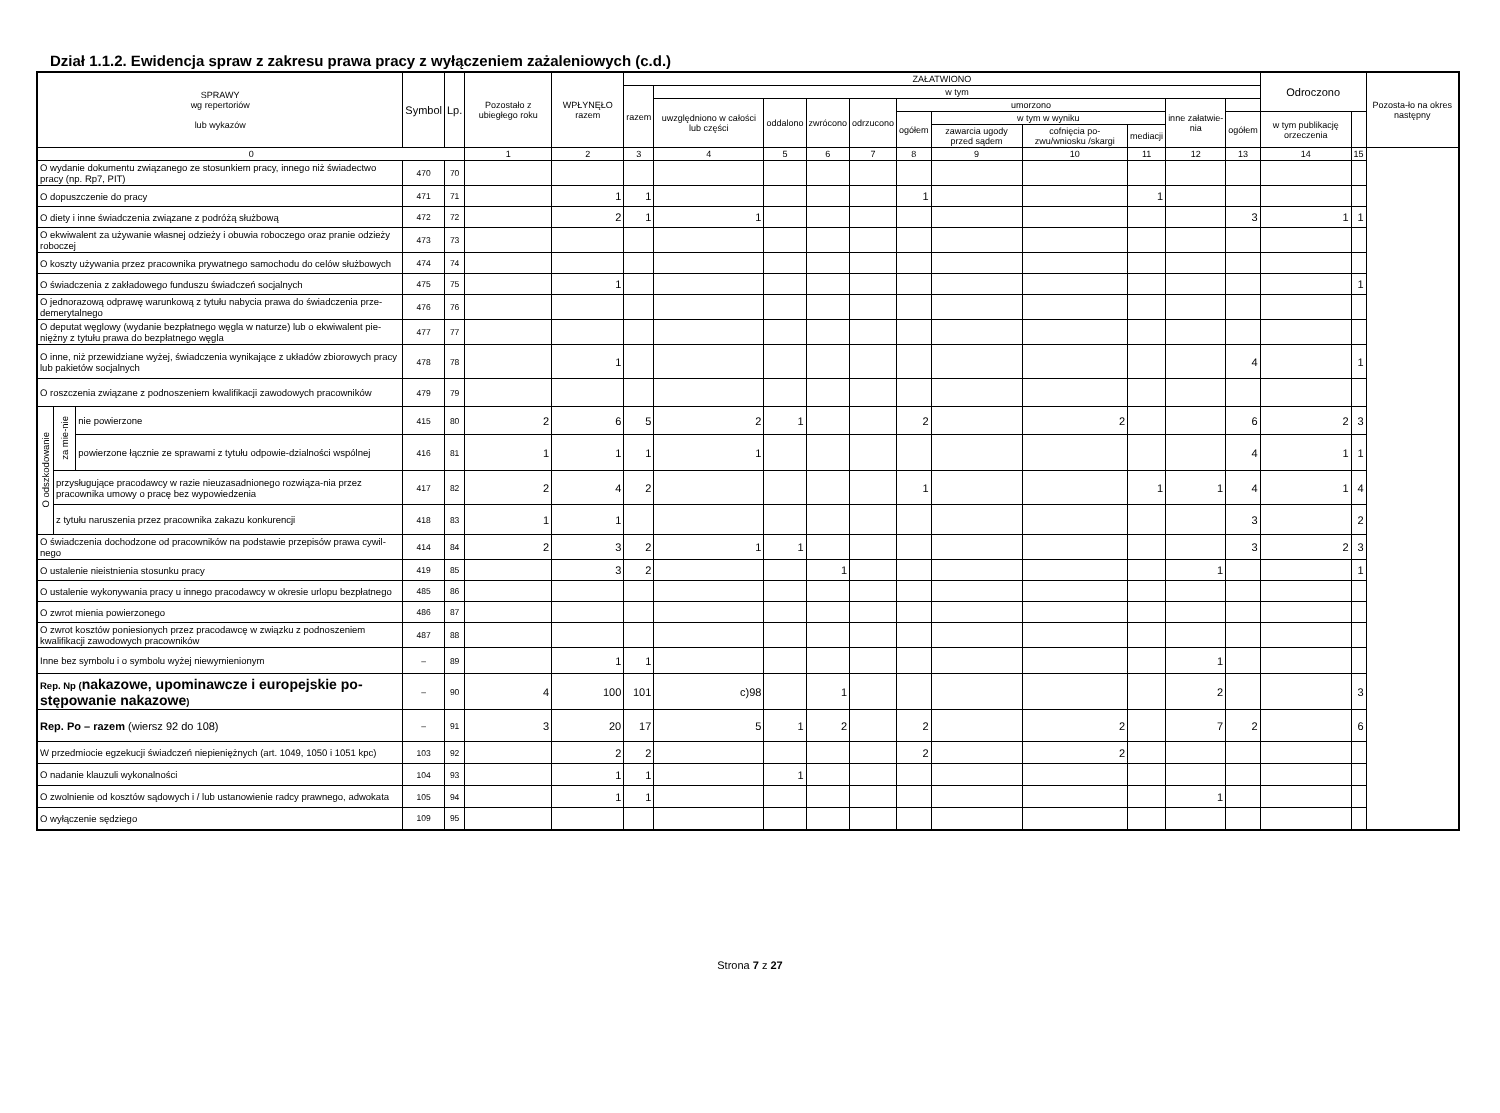Dział 1.1.2. Ewidencja spraw z zakresu prawa pracy z wyłączeniem zażaleniowych (c.d.)
| SPRAWY wg repertoriów lub wykazów | | | Symbol | Lp. | Pozostało z ubiegłego roku | WPŁYNĘŁO razem | ZAŁATWIONO | | | | | | | | | | | Odroczono | | Pozosta-ło na okres następny |
| --- | --- | --- | --- | --- | --- | --- | --- | --- | --- | --- | --- | --- | --- | --- | --- | --- | --- | --- | --- | --- |
| | | | | | | | razem | w tym | | | | | | | | | | | | |
| | | | | | | | | uwzględniono w całości lub części | oddalono | zwrócono | odrzucono | umorzono | | | | inne załatwie-nia | | | | |
| | | | | | | | | | | | | ogółem | w tym w wyniku | | | | ogółem | w tym publikację orzeczenia | | |
| | | | | | | | | | | | | | zawarcia ugody przed sądem | cofnięcia po-zwu/wniosku /skargi | mediacji | | | | | |
| 0 | | | | | 1 | 2 | 3 | 4 | 5 | 6 | 7 | 8 | 9 | 10 | 11 | 12 | 13 | 14 | 15 | |
| O wydanie dokumentu związanego ze stosunkiem pracy, innego niż świadectwo pracy (np. Rp7, PIT) | | | 470 | 70 | | | | | | | | | | | | | | | | |
| O dopuszczenie do pracy | | | 471 | 71 | | 1 | 1 | | | | | 1 | | | 1 | | | | | |
| O diety i inne świadczenia związane z podróżą służbową | | | 472 | 72 | | 2 | 1 | 1 | | | | | | | | | 3 | 1 | 1 | |
| O ekwiwalent za używanie własnej odzieży i obuwia roboczego oraz pranie odzieży roboczej | | | 473 | 73 | | | | | | | | | | | | | | | | |
| O koszty używania przez pracownika prywatnego samochodu do celów służbowych | | | 474 | 74 | | | | | | | | | | | | | | | | |
| O świadczenia z zakładowego funduszu świadczeń socjalnych | | | 475 | 75 | | 1 | | | | | | | | | | | | | 1 | |
| O jednorazową odprawę warunkową z tytułu nabycia prawa do świadczenia prze-demerytalnego | | | 476 | 76 | | | | | | | | | | | | | | | | |
| O deputat węglowy (wydanie bezpłatnego węgla w naturze) lub o ekwiwalent pie-niężny z tytułu prawa do bezpłatnego węgla | | | 477 | 77 | | | | | | | | | | | | | | | | |
| O inne, niż przewidziane wyżej, świadczenia wynikające z układów zbiorowych pracy lub pakietów socjalnych | | | 478 | 78 | | 1 | | | | | | | | | | | 4 | | 1 | |
| O roszczenia związane z podnoszeniem kwalifikacji zawodowych pracowników | | | 479 | 79 | | | | | | | | | | | | | | | | |
| O odszkodowanie | za mie-nie | nie powierzone | 415 | 80 | 2 | 6 | 5 | 2 | 1 | | | 2 | | 2 | | | 6 | 2 | 3 | |
| | | powierzone łącznie ze sprawami z tytułu odpowie-dzialności wspólnej | 416 | 81 | 1 | 1 | 1 | 1 | | | | | | | | | 4 | 1 | 1 | |
| | przysługujące pracodawcy w razie nieuzasadnionego rozwiąza-nia przez pracownika umowy o pracę bez wypowiedzenia | | 417 | 82 | 2 | 4 | 2 | | | | | 1 | | | 1 | 1 | 4 | 1 | 4 | |
| | z tytułu naruszenia przez pracownika zakazu konkurencji | | 418 | 83 | 1 | 1 | | | | | | | | | | | 3 | | 2 | |
| O świadczenia dochodzone od pracowników na podstawie przepisów prawa cywil-nego | | | 414 | 84 | 2 | 3 | 2 | 1 | 1 | | | | | | | | 3 | 2 | 3 | |
| O ustalenie nieistnienia stosunku pracy | | | 419 | 85 | | 3 | 2 | | | 1 | | | | | | 1 | | | 1 | |
| O ustalenie wykonywania pracy u innego pracodawcy w okresie urlopu bezpłatnego | | | 485 | 86 | | | | | | | | | | | | | | | | |
| O zwrot mienia powierzonego | | | 486 | 87 | | | | | | | | | | | | | | | | |
| O zwrot kosztów poniesionych przez pracodawcę w związku z podnoszeniem kwalifikacji zawodowych pracowników | | | 487 | 88 | | | | | | | | | | | | | | | | |
| Inne bez symbolu i o symbolu wyżej niewymienionym | | | – | 89 | | 1 | 1 | | | | | | | | | 1 | | | | |
| Rep. Np ( nakazowe, upominawcze i europejskie po-stępowanie nakazowe ) | | | – | 90 | 4 | 100 | 101 | c)98 | | 1 | | | | | | 2 | | | 3 | |
| Rep. Po – razem (wiersz 92 do 108) | | | – | 91 | 3 | 20 | 17 | 5 | 1 | 2 | | 2 | | 2 | | 7 | 2 | | 6 | |
| W przedmiocie egzekucji świadczeń niepieniężnych (art. 1049, 1050 i 1051 kpc) | | | 103 | 92 | | 2 | 2 | | | | | 2 | | 2 | | | | | | |
| O nadanie klauzuli wykonalności | | | 104 | 93 | | 1 | 1 | | 1 | | | | | | | | | | | |
| O zwolnienie od kosztów sądowych i / lub ustanowienie radcy prawnego, adwokata | | | 105 | 94 | | 1 | 1 | | | | | | | | | 1 | | | | |
| O wyłączenie sędziego | | | 109 | 95 | | | | | | | | | | | | | | | | |
Strona 7 z 27